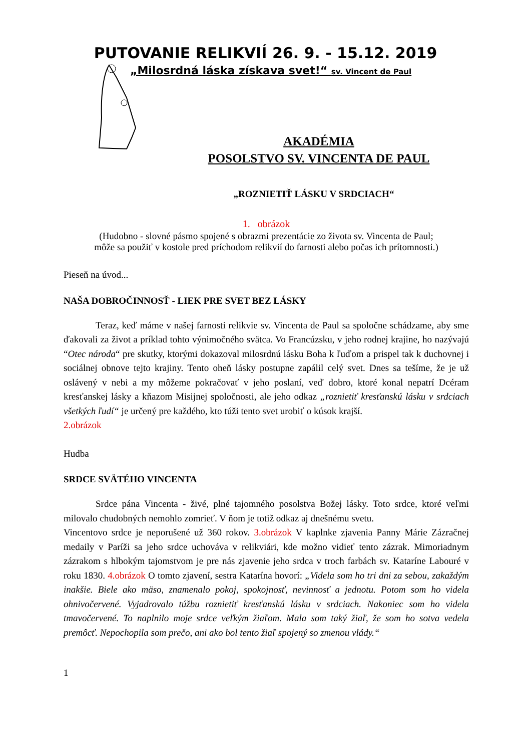PUTOVANIE RELIKVIÍ 26. 9. - 15.12. 2019
„Milosrdná láska získava svet!“ sv. Vincent de Paul
AKADÉMIA
POSOLSTVO SV. VINCENTA DE PAUL
„ROZNIETIŤ LÁSKU V SRDCIACH“
1. obrázok
(Hudobno - slovné pásmo spojené s obrazmi prezentácie zo života sv. Vincenta de Paul;
môže sa použiť v kostole pred príchodom relikvií do farnosti alebo počas ich prítomnosti.)
Pieseň na úvod...
NAŠA DOBROČINNOSŤ - LIEK PRE SVET BEZ LÁSKY
Teraz, keď máme v našej farnosti relikvie sv. Vincenta de Paul sa spoločne schádzame, aby sme ďakovali za život a príklad tohto výnimočného svätca. Vo Francúzsku, v jeho rodnej krajine, ho nazývajú “Otec národa“ pre skutky, ktorými dokazoval milosrdnú lásku Boha k ľuďom a prispel tak k duchovnej i sociálnej obnove tejto krajiny. Tento oheň lásky postupne zapálil celý svet. Dnes sa tešíme, že je už oslávený v nebi a my môžeme pokračovať v jeho poslaní, veď dobro, ktoré konal nepatrí Dcéram kresťanskej lásky a kňazom Misijnej spoločnosti, ale jeho odkaz „roznietiť kresťanskú lásku v srdciach všetkých ľudí“ je určený pre každého, kto túži tento svet urobiť o kúsok krajší.
2.obrázok
Hudba
SRDCE SVÄTÉHO VINCENTA
Srdce pána Vincenta - živé, plné tajomného posolstva Božej lásky. Toto srdce, ktoré veľmi milovalo chudobných nemohlo zomrieť. V ňom je totiž odkaz aj dnešnému svetu.
Vincentovo srdce je neporušené už 360 rokov. 3.obrázok V kaplnke zjavenia Panny Márie Zázračnej medaily v Paríži sa jeho srdce uchováva v relikviári, kde možno vidieť tento zázrak. Mimoriadnym zázrakom s hlbokým tajomstvom je pre nás zjavenie jeho srdca v troch farbách sv. Kataríne Labouré v roku 1830. 4.obrázok O tomto zjavení, sestra Katarína hovorí: „Videla som ho tri dni za sebou, zakaždým inakšie. Biele ako mäso, znamenalo pokoj, spokojnosť, nevinnosť a jednotu. Potom som ho videla ohnivočervené. Vyjadrovalo túžbu roznietiť kresťanskú lásku v srdciach. Nakoniec som ho videla tmavočervené. To naplnilo moje srdce veľkým žiaľom. Mala som taký žiaľ, že som ho sotva vedela premôcť. Nepochopila som prečo, ani ako bol tento žiaľ spojený so zmenou vlády.“
1